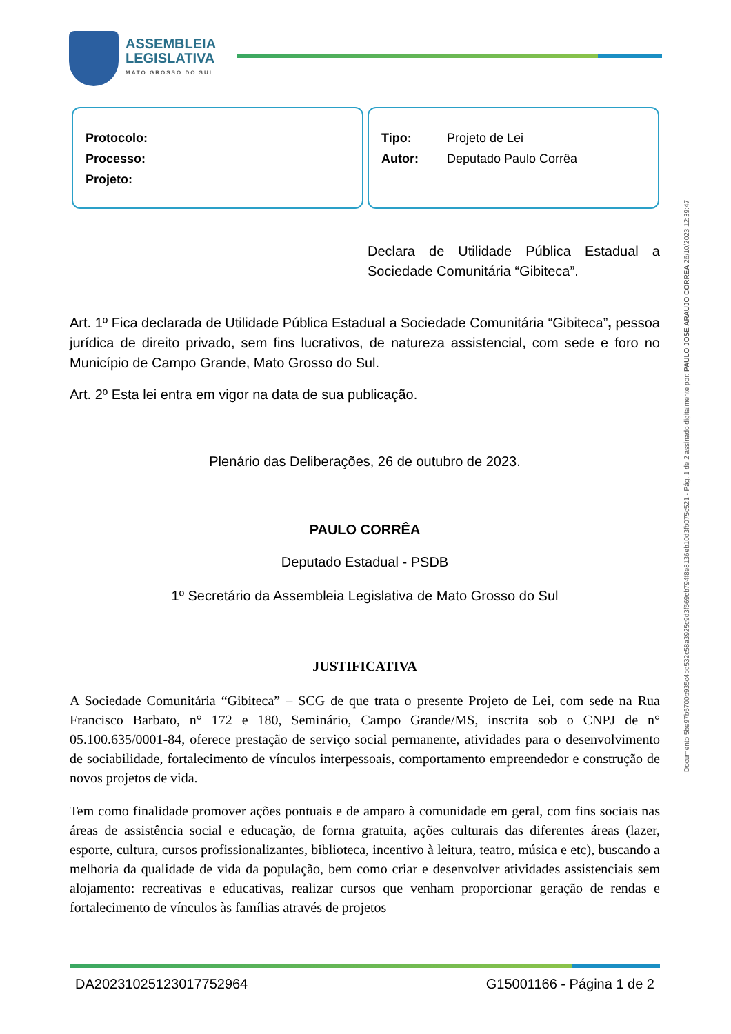ASSEMBLEIA
LEGISLATIVA
MATO GROSSO DO SUL
Protocolo:
Processo:
Projeto:
Tipo: Projeto de Lei
Autor: Deputado Paulo Corrêa
Declara de Utilidade Pública Estadual a Sociedade Comunitária “Gibiteca”.
Art. 1º Fica declarada de Utilidade Pública Estadual a Sociedade Comunitária “Gibiteca”, pessoa jurídica de direito privado, sem fins lucrativos, de natureza assistencial, com sede e foro no Município de Campo Grande, Mato Grosso do Sul.
Art. 2º Esta lei entra em vigor na data de sua publicação.
Plenário das Deliberações, 26 de outubro de 2023.
PAULO CORRÊA
Deputado Estadual - PSDB
1º Secretário da Assembleia Legislativa de Mato Grosso do Sul
JUSTIFICATIVA
A Sociedade Comunitária “Gibiteca” – SCG de que trata o presente Projeto de Lei, com sede na Rua Francisco Barbato, n° 172 e 180, Seminário, Campo Grande/MS, inscrita sob o CNPJ de n° 05.100.635/0001-84, oferece prestação de serviço social permanente, atividades para o desenvolvimento de sociabilidade, fortalecimento de vínculos interpessoais, comportamento empreendedor e construção de novos projetos de vida.
Tem como finalidade promover ações pontuais e de amparo à comunidade em geral, com fins sociais nas áreas de assistência social e educação, de forma gratuita, ações culturais das diferentes áreas (lazer, esporte, cultura, cursos profissionalizantes, biblioteca, incentivo à leitura, teatro, música e etc), buscando a melhoria da qualidade de vida da população, bem como criar e desenvolver atividades assistenciais sem alojamento: recreativas e educativas, realizar cursos que venham proporcionar geração de rendas e fortalecimento de vínculos às famílias através de projetos
Documento 5be97b5700b935c4bd532c58a3925c9d3f569cb794f8e8136eb10d3fb075c521 - Pág. 1 de 2 assinado digitalmente por: PAULO JOSE ARAUJO CORREA 26/10/2023 12:39:47
DA20231025123017752964 G15001166 - Página 1 de 2